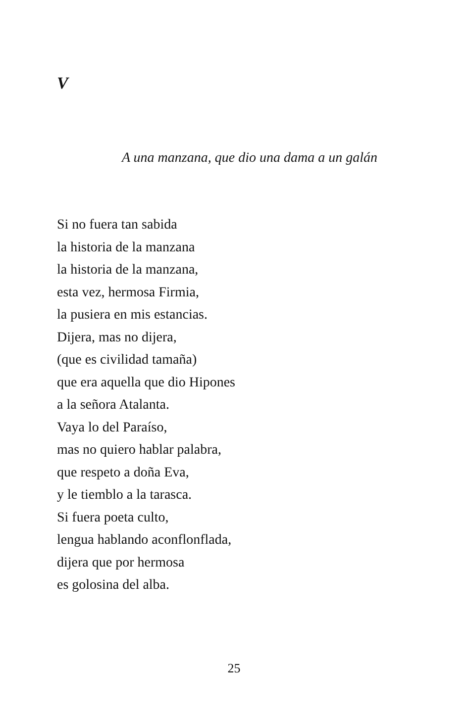V
A una manzana, que dio una dama a un galán
Si no fuera tan sabida
la historia de la manzana
la historia de la manzana,
esta vez, hermosa Firmia,
la pusiera en mis estancias.
Dijera, mas no dijera,
(que es civilidad tamaña)
que era aquella que dio Hipones
a la señora Atalanta.
Vaya lo del Paraíso,
mas no quiero hablar palabra,
que respeto a doña Eva,
y le tiemblo a la tarasca.
Si fuera poeta culto,
lengua hablando aconflonflada,
dijera que por hermosa
es golosina del alba.
25